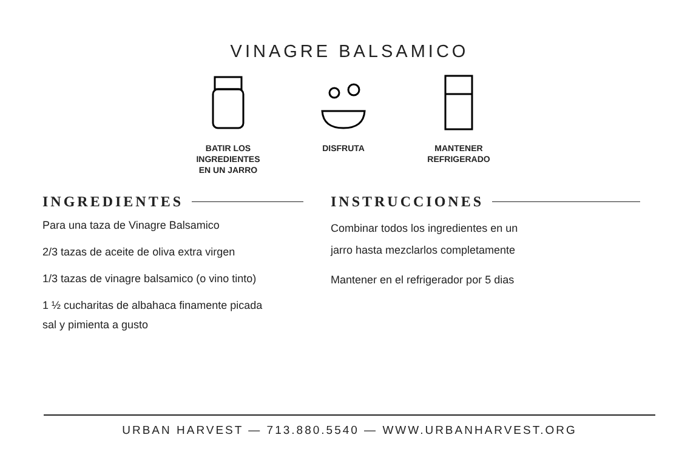VINAGRE BALSAMICO
BATIR LOS
INGREDIENTES
EN UN JARRO
DISFRUTA MANTENER
REFRIGERADO
INGREDIENTES
Para una taza de Vinagre Balsamico
2/3 tazas de aceite de oliva extra virgen
1/3 tazas de vinagre balsamico (o vino tinto)
1 ½ cucharitas de albahaca finamente picada
sal y pimienta a gusto
INSTRUCCIONES
Combinar todos los ingredientes en un
jarro hasta mezclarlos completamente
Mantener en el refrigerador por 5 dias
URBAN HARVEST — 713.880.5540 — WWW.URBANHARVEST.ORG